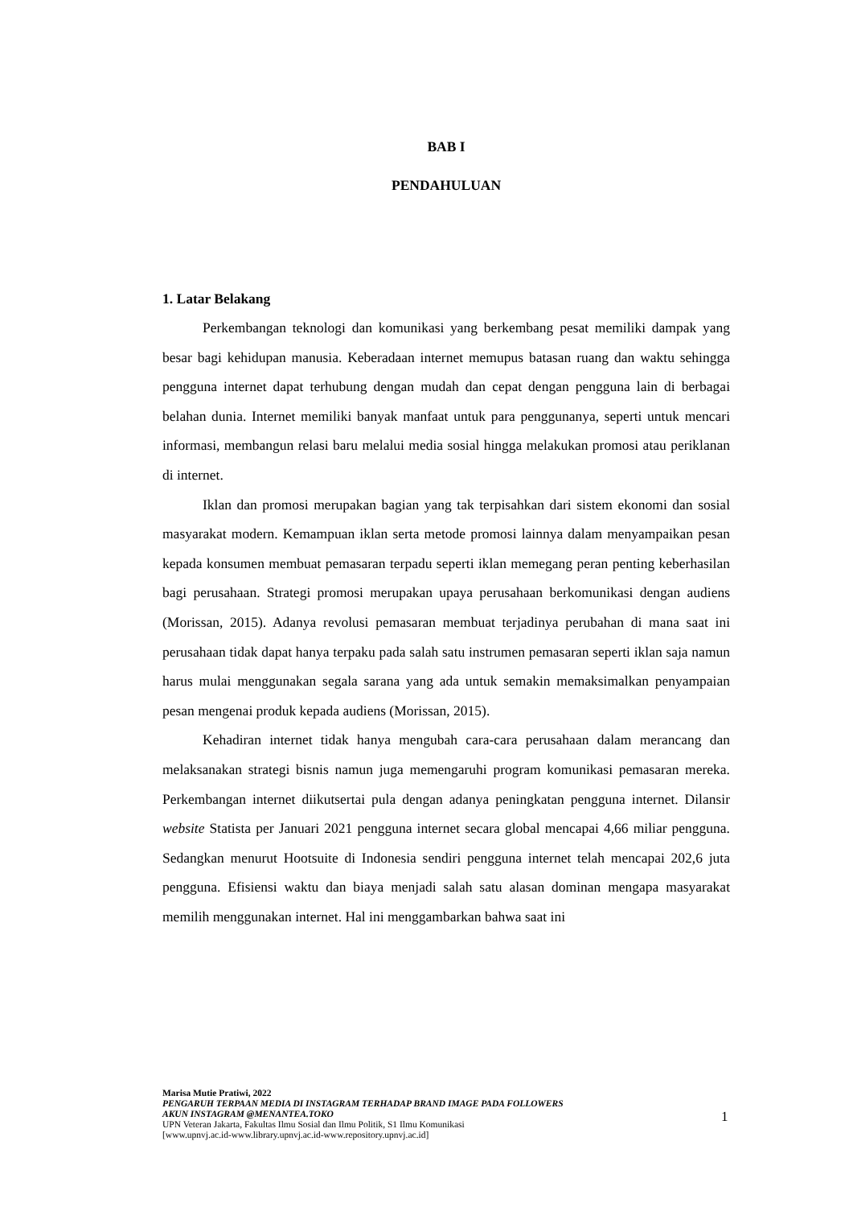BAB I
PENDAHULUAN
1. Latar Belakang
Perkembangan teknologi dan komunikasi yang berkembang pesat memiliki dampak yang besar bagi kehidupan manusia. Keberadaan internet memupus batasan ruang dan waktu sehingga pengguna internet dapat terhubung dengan mudah dan cepat dengan pengguna lain di berbagai belahan dunia. Internet memiliki banyak manfaat untuk para penggunanya, seperti untuk mencari informasi, membangun relasi baru melalui media sosial hingga melakukan promosi atau periklanan di internet.
Iklan dan promosi merupakan bagian yang tak terpisahkan dari sistem ekonomi dan sosial masyarakat modern. Kemampuan iklan serta metode promosi lainnya dalam menyampaikan pesan kepada konsumen membuat pemasaran terpadu seperti iklan memegang peran penting keberhasilan bagi perusahaan. Strategi promosi merupakan upaya perusahaan berkomunikasi dengan audiens (Morissan, 2015). Adanya revolusi pemasaran membuat terjadinya perubahan di mana saat ini perusahaan tidak dapat hanya terpaku pada salah satu instrumen pemasaran seperti iklan saja namun harus mulai menggunakan segala sarana yang ada untuk semakin memaksimalkan penyampaian pesan mengenai produk kepada audiens (Morissan, 2015).
Kehadiran internet tidak hanya mengubah cara-cara perusahaan dalam merancang dan melaksanakan strategi bisnis namun juga memengaruhi program komunikasi pemasaran mereka. Perkembangan internet diikutsertai pula dengan adanya peningkatan pengguna internet. Dilansir website Statista per Januari 2021 pengguna internet secara global mencapai 4,66 miliar pengguna. Sedangkan menurut Hootsuite di Indonesia sendiri pengguna internet telah mencapai 202,6 juta pengguna. Efisiensi waktu dan biaya menjadi salah satu alasan dominan mengapa masyarakat memilih menggunakan internet. Hal ini menggambarkan bahwa saat ini
Marisa Mutie Pratiwi, 2022
PENGARUH TERPAAN MEDIA DI INSTAGRAM TERHADAP BRAND IMAGE PADA FOLLOWERS
AKUN INSTAGRAM @MENANTEA.TOKO
UPN Veteran Jakarta, Fakultas Ilmu Sosial dan Ilmu Politik, S1 Ilmu Komunikasi
[www.upnvj.ac.id-www.library.upnvj.ac.id-www.repository.upnvj.ac.id]
1